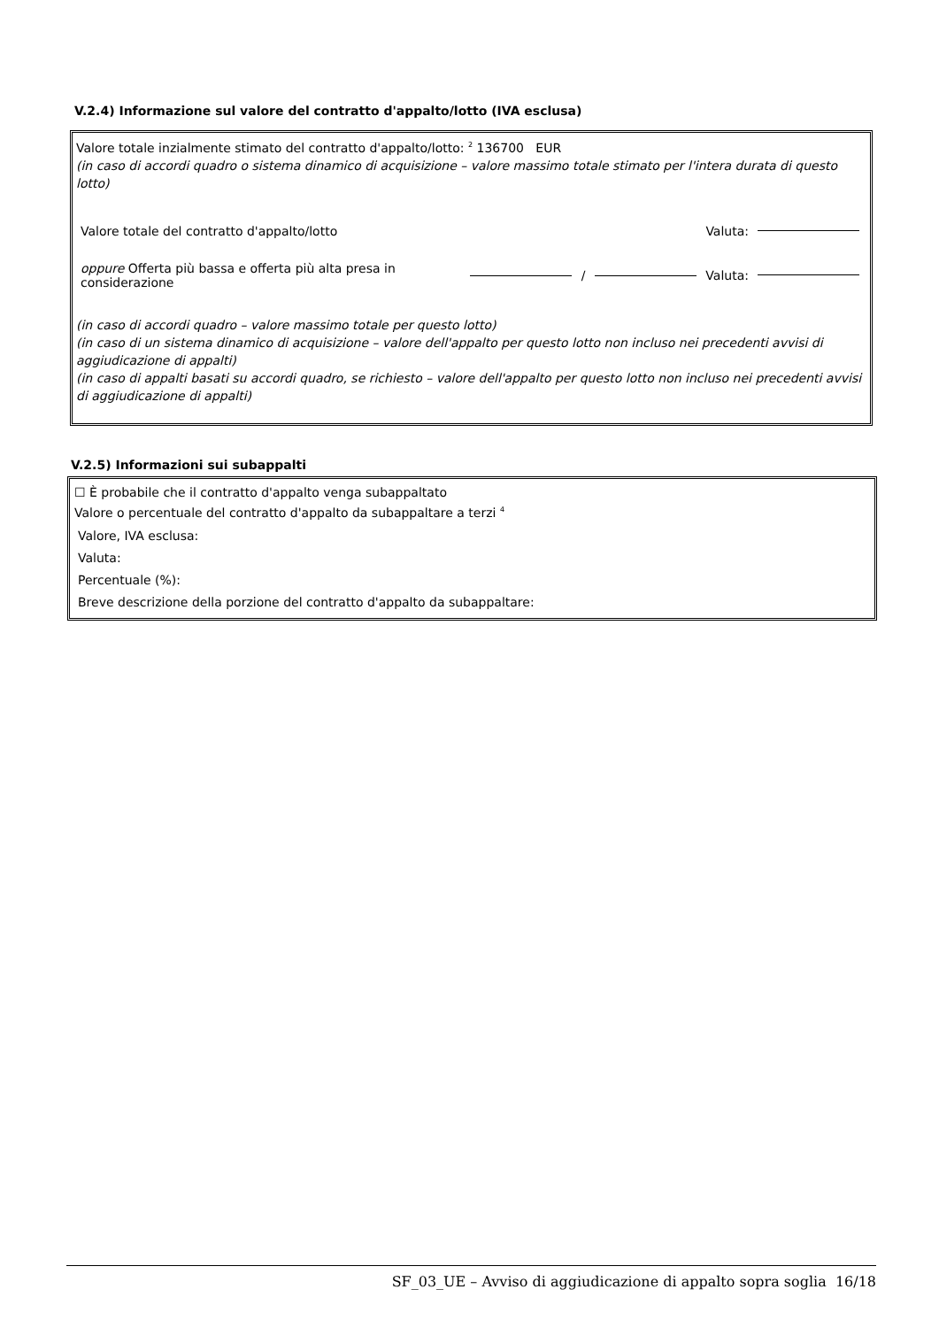V.2.4) Informazione sul valore del contratto d'appalto/lotto (IVA esclusa)
Valore totale inzialmente stimato del contratto d'appalto/lotto: <sup>2</sup> 136700 EUR
(in caso di accordi quadro o sistema dinamico di acquisizione – valore massimo totale stimato per l'intera durata di questo lotto)
Valore totale del contratto d'appalto/lotto Valuta:
oppure Offerta più bassa e offerta più alta presa in considerazione / Valuta:
(in caso di accordi quadro – valore massimo totale per questo lotto)
(in caso di un sistema dinamico di acquisizione – valore dell'appalto per questo lotto non incluso nei precedenti avvisi di aggiudicazione di appalti)
(in caso di appalti basati su accordi quadro, se richiesto – valore dell'appalto per questo lotto non incluso nei precedenti avvisi di aggiudicazione di appalti)
V.2.5) Informazioni sui subappalti
☐ È probabile che il contratto d'appalto venga subappaltato
Valore o percentuale del contratto d'appalto da subappaltare a terzi <sup>4</sup>
Valore, IVA esclusa:
Valuta:
Percentuale (%):
Breve descrizione della porzione del contratto d'appalto da subappaltare:
SF_03_UE – Avviso di aggiudicazione di appalto sopra soglia 16/18